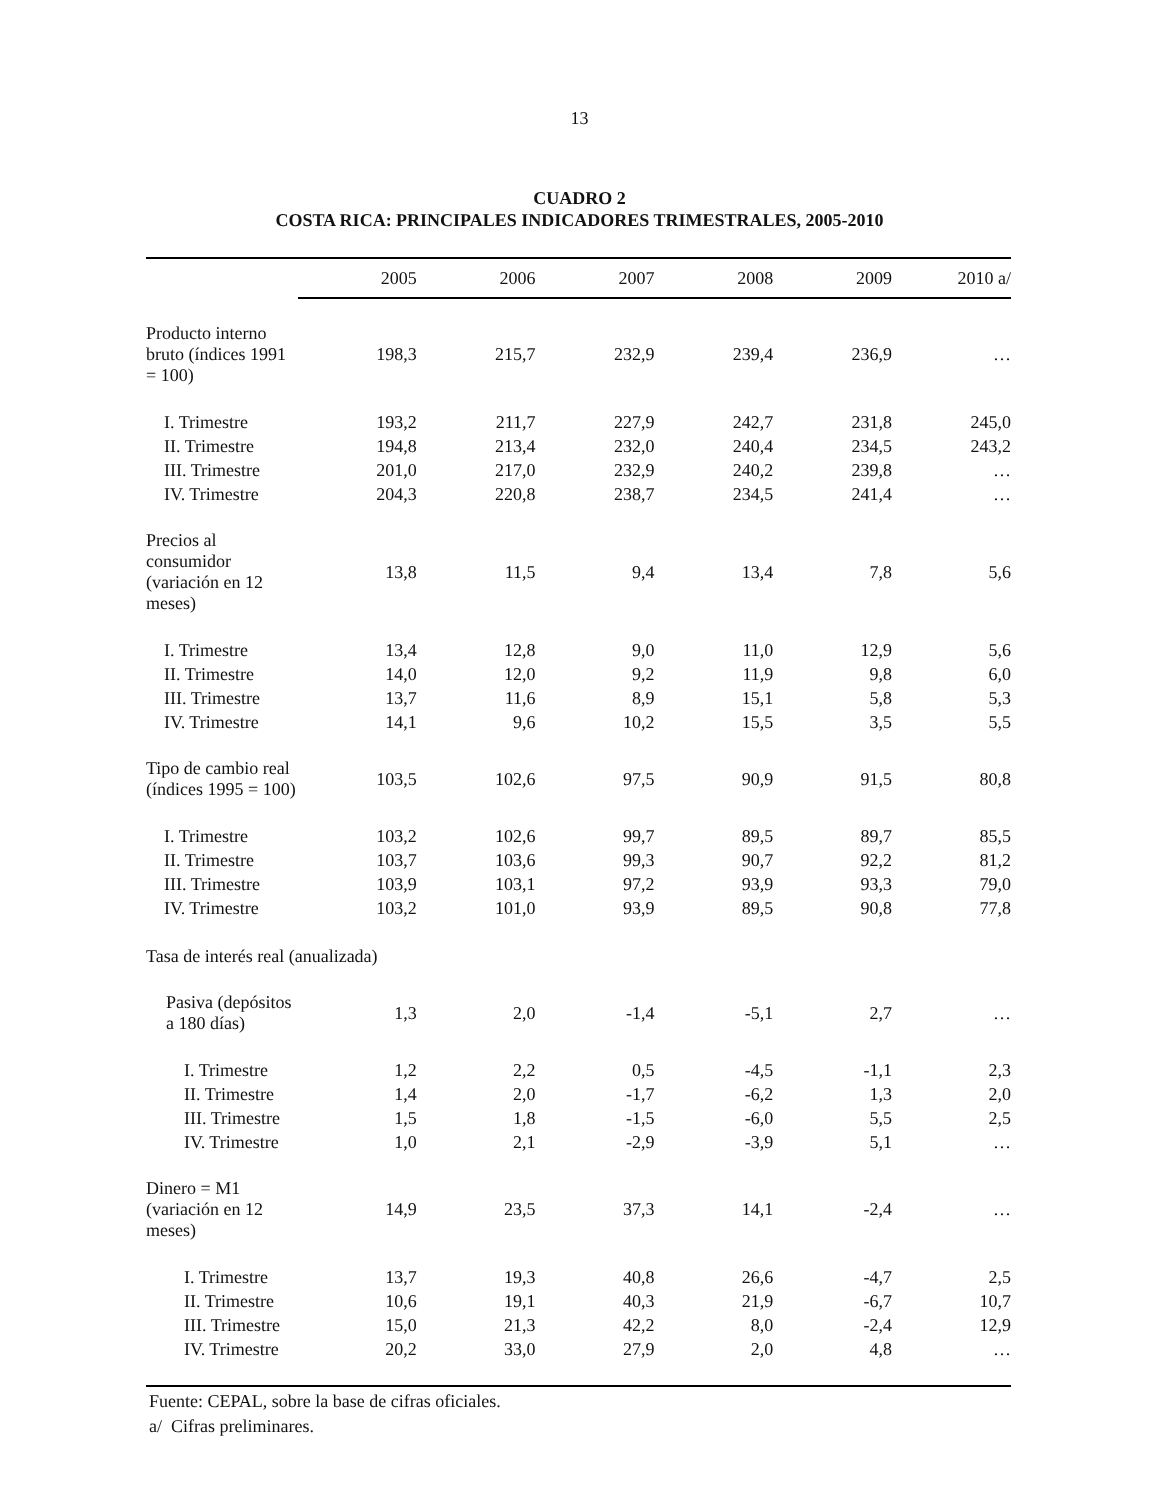13
CUADRO 2
COSTA RICA: PRINCIPALES INDICADORES TRIMESTRALES, 2005-2010
| | 2005 | 2006 | 2007 | 2008 | 2009 | 2010 a/ |
| --- | --- | --- | --- | --- | --- | --- |
| Producto interno bruto (índices 1991 = 100) | 198,3 | 215,7 | 232,9 | 239,4 | 236,9 | … |
| I. Trimestre | 193,2 | 211,7 | 227,9 | 242,7 | 231,8 | 245,0 |
| II. Trimestre | 194,8 | 213,4 | 232,0 | 240,4 | 234,5 | 243,2 |
| III. Trimestre | 201,0 | 217,0 | 232,9 | 240,2 | 239,8 | … |
| IV. Trimestre | 204,3 | 220,8 | 238,7 | 234,5 | 241,4 | … |
| Precios al consumidor (variación en 12 meses) | 13,8 | 11,5 | 9,4 | 13,4 | 7,8 | 5,6 |
| I. Trimestre | 13,4 | 12,8 | 9,0 | 11,0 | 12,9 | 5,6 |
| II. Trimestre | 14,0 | 12,0 | 9,2 | 11,9 | 9,8 | 6,0 |
| III. Trimestre | 13,7 | 11,6 | 8,9 | 15,1 | 5,8 | 5,3 |
| IV. Trimestre | 14,1 | 9,6 | 10,2 | 15,5 | 3,5 | 5,5 |
| Tipo de cambio real (índices 1995 = 100) | 103,5 | 102,6 | 97,5 | 90,9 | 91,5 | 80,8 |
| I. Trimestre | 103,2 | 102,6 | 99,7 | 89,5 | 89,7 | 85,5 |
| II. Trimestre | 103,7 | 103,6 | 99,3 | 90,7 | 92,2 | 81,2 |
| III. Trimestre | 103,9 | 103,1 | 97,2 | 93,9 | 93,3 | 79,0 |
| IV. Trimestre | 103,2 | 101,0 | 93,9 | 89,5 | 90,8 | 77,8 |
| Tasa de interés real (anualizada) | | | | | | |
| Pasiva (depósitos a 180 días) | 1,3 | 2,0 | -1,4 | -5,1 | 2,7 | … |
| I. Trimestre | 1,2 | 2,2 | 0,5 | -4,5 | -1,1 | 2,3 |
| II. Trimestre | 1,4 | 2,0 | -1,7 | -6,2 | 1,3 | 2,0 |
| III. Trimestre | 1,5 | 1,8 | -1,5 | -6,0 | 5,5 | 2,5 |
| IV. Trimestre | 1,0 | 2,1 | -2,9 | -3,9 | 5,1 | … |
| Dinero = M1 (variación en 12 meses) | 14,9 | 23,5 | 37,3 | 14,1 | -2,4 | … |
| I. Trimestre | 13,7 | 19,3 | 40,8 | 26,6 | -4,7 | 2,5 |
| II. Trimestre | 10,6 | 19,1 | 40,3 | 21,9 | -6,7 | 10,7 |
| III. Trimestre | 15,0 | 21,3 | 42,2 | 8,0 | -2,4 | 12,9 |
| IV. Trimestre | 20,2 | 33,0 | 27,9 | 2,0 | 4,8 | … |
Fuente: CEPAL, sobre la base de cifras oficiales.
a/ Cifras preliminares.